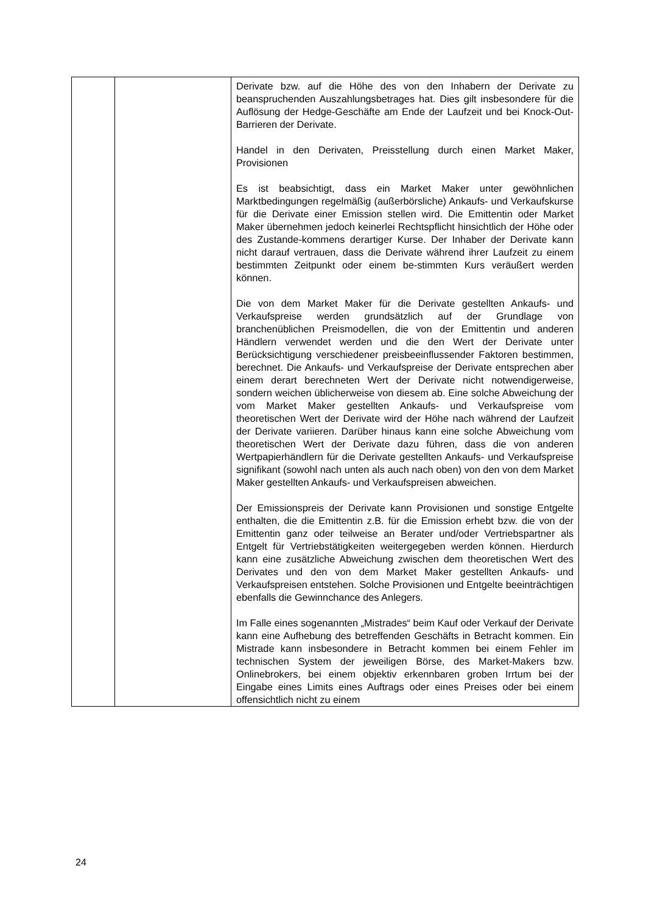| | | Derivate bzw. auf die Höhe des von den Inhabern der Derivate zu beanspruchenden Auszahlungsbetrages hat. Dies gilt insbesondere für die Auflösung der Hedge-Geschäfte am Ende der Laufzeit und bei Knock-Out-Barrieren der Derivate. Handel in den Derivaten, Preisstellung durch einen Market Maker, Provisionen Es ist beabsichtigt, dass ein Market Maker unter gewöhnlichen Marktbedingungen regelmäßig (außerbörsliche) Ankaufs- und Verkaufskurse für die Derivate einer Emission stellen wird. Die Emittentin oder Market Maker übernehmen jedoch keinerlei Rechtspflicht hinsichtlich der Höhe oder des Zustande-kommens derartiger Kurse. Der Inhaber der Derivate kann nicht darauf vertrauen, dass die Derivate während ihrer Laufzeit zu einem bestimmten Zeitpunkt oder einem be-stimmten Kurs veräußert werden können. Die von dem Market Maker für die Derivate gestellten Ankaufs- und Verkaufspreise werden grundsätzlich auf der Grundlage von branchenüblichen Preismodellen, die von der Emittentin und anderen Händlern verwendet werden und die den Wert der Derivate unter Berücksichtigung verschiedener preisbeeinflussender Faktoren bestimmen, berechnet. Die Ankaufs- und Verkaufspreise der Derivate entsprechen aber einem derart berechneten Wert der Derivate nicht notwendigerweise, sondern weichen üblicherweise von diesem ab. Eine solche Abweichung der vom Market Maker gestellten Ankaufs- und Verkaufspreise vom theoretischen Wert der Derivate wird der Höhe nach während der Laufzeit der Derivate variieren. Darüber hinaus kann eine solche Abweichung vom theoretischen Wert der Derivate dazu führen, dass die von anderen Wertpapierhändlern für die Derivate gestellten Ankaufs- und Verkaufspreise signifikant (sowohl nach unten als auch nach oben) von den von dem Market Maker gestellten Ankaufs- und Verkaufspreisen abweichen. Der Emissionspreis der Derivate kann Provisionen und sonstige Entgelte enthalten, die die Emittentin z.B. für die Emission erhebt bzw. die von der Emittentin ganz oder teilweise an Berater und/oder Vertriebspartner als Entgelt für Vertriebstätigkeiten weitergegeben werden können. Hierdurch kann eine zusätzliche Abweichung zwischen dem theoretischen Wert des Derivates und den von dem Market Maker gestellten Ankaufs- und Verkaufspreisen entstehen. Solche Provisionen und Entgelte beeinträchtigen ebenfalls die Gewinnchance des Anlegers. Im Falle eines sogenannten „Mistrades“ beim Kauf oder Verkauf der Derivate kann eine Aufhebung des betreffenden Geschäfts in Betracht kommen. Ein Mistrade kann insbesondere in Betracht kommen bei einem Fehler im technischen System der jeweiligen Börse, des Market-Makers bzw. Onlinebrokers, bei einem objektiv erkennbaren groben Irrtum bei der Eingabe eines Limits eines Auftrags oder eines Preises oder bei einem offensichtlich nicht zu einem |
24